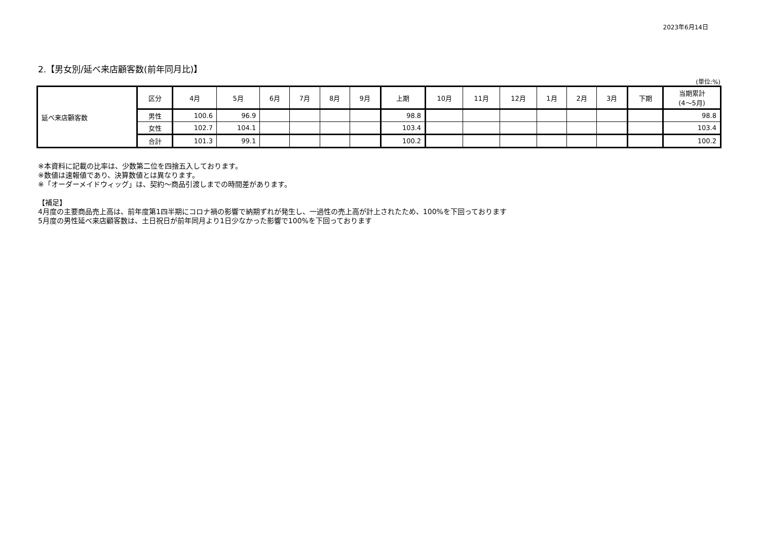2023年6月14日
2.【男女別/延べ来店顧客数(前年同月比)】
(単位:%)
| 延べ来店顧客数 | 区分 | 4月 | 5月 | 6月 | 7月 | 8月 | 9月 | 上期 | 10月 | 11月 | 12月 | 1月 | 2月 | 3月 | 下期 | 当期累計 (4～5月) |
| | 男性 | 100.6 | 96.9 | | | | | 98.8 | | | | | | | | 98.8 |
| | 女性 | 102.7 | 104.1 | | | | | 103.4 | | | | | | | | 103.4 |
| | 合計 | 101.3 | 99.1 | | | | | 100.2 | | | | | | | | 100.2 |
※本資料に記載の比率は、少数第二位を四捨五入しております。
※数値は速報値であり、決算数値とは異なります。
※「オーダーメイドウィッグ」は、契約～商品引渡しまでの時間差があります。
【補足】
4月度の主要商品売上高は、前年度第1四半期にコロナ禍の影響で納期ずれが発生し、一過性の売上高が計上されたため、100%を下回っております
5月度の男性延べ来店顧客数は、土日祝日が前年同月より1日少なかった影響で100%を下回っております